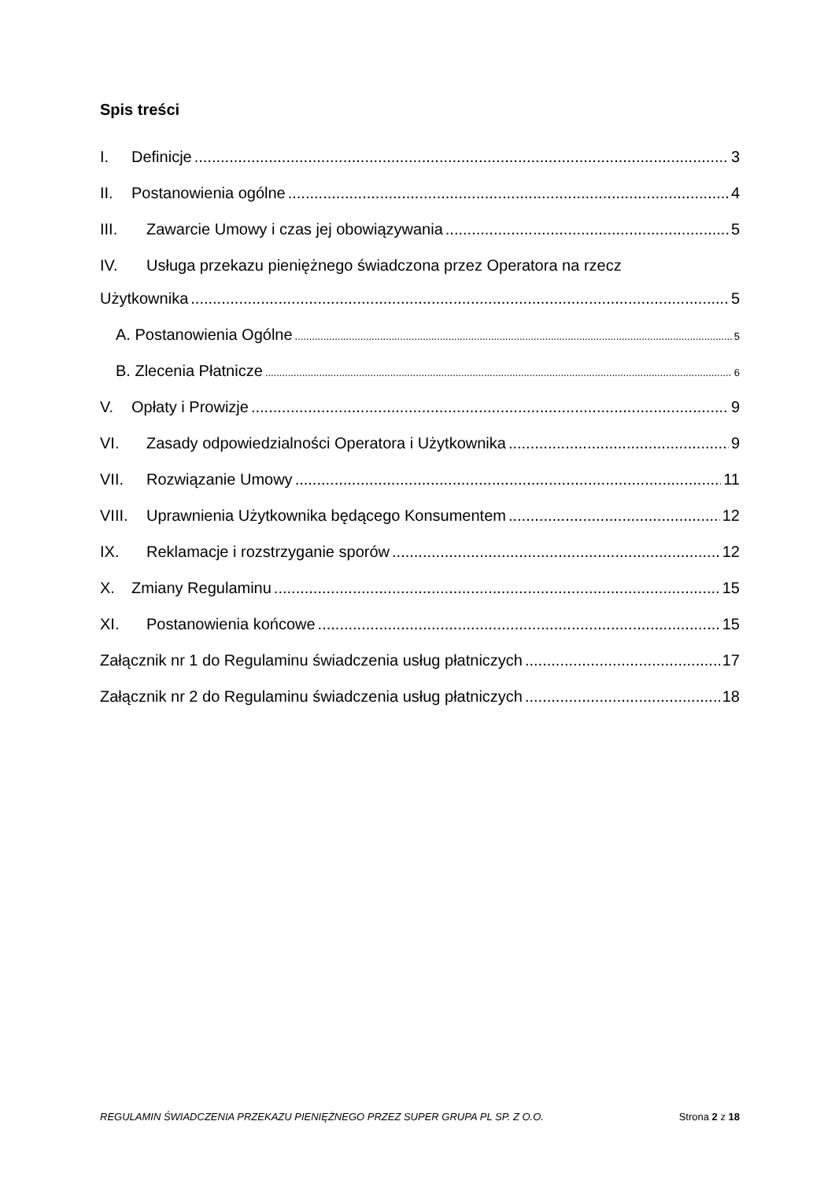Spis treści
I. Definicje 3
II. Postanowienia ogólne 4
III. Zawarcie Umowy i czas jej obowiązywania 5
IV. Usługa przekazu pieniężnego świadczona przez Operatora na rzecz
Użytkownika 5
A. Postanowienia Ogólne 5
B. Zlecenia Płatnicze 6
V. Opłaty i Prowizje 9
VI. Zasady odpowiedzialności Operatora i Użytkownika 9
VII. Rozwiązanie Umowy 11
VIII. Uprawnienia Użytkownika będącego Konsumentem 12
IX. Reklamacje i rozstrzyganie sporów 12
X. Zmiany Regulaminu 15
XI. Postanowienia końcowe 15
Załącznik nr 1 do Regulaminu świadczenia usług płatniczych 17
Załącznik nr 2 do Regulaminu świadczenia usług płatniczych 18
REGULAMIN ŚWIADCZENIA PRZEKAZU PIENIĘŻNEGO PRZEZ SUPER GRUPA PL SP. Z O.O. Strona 2 z 18